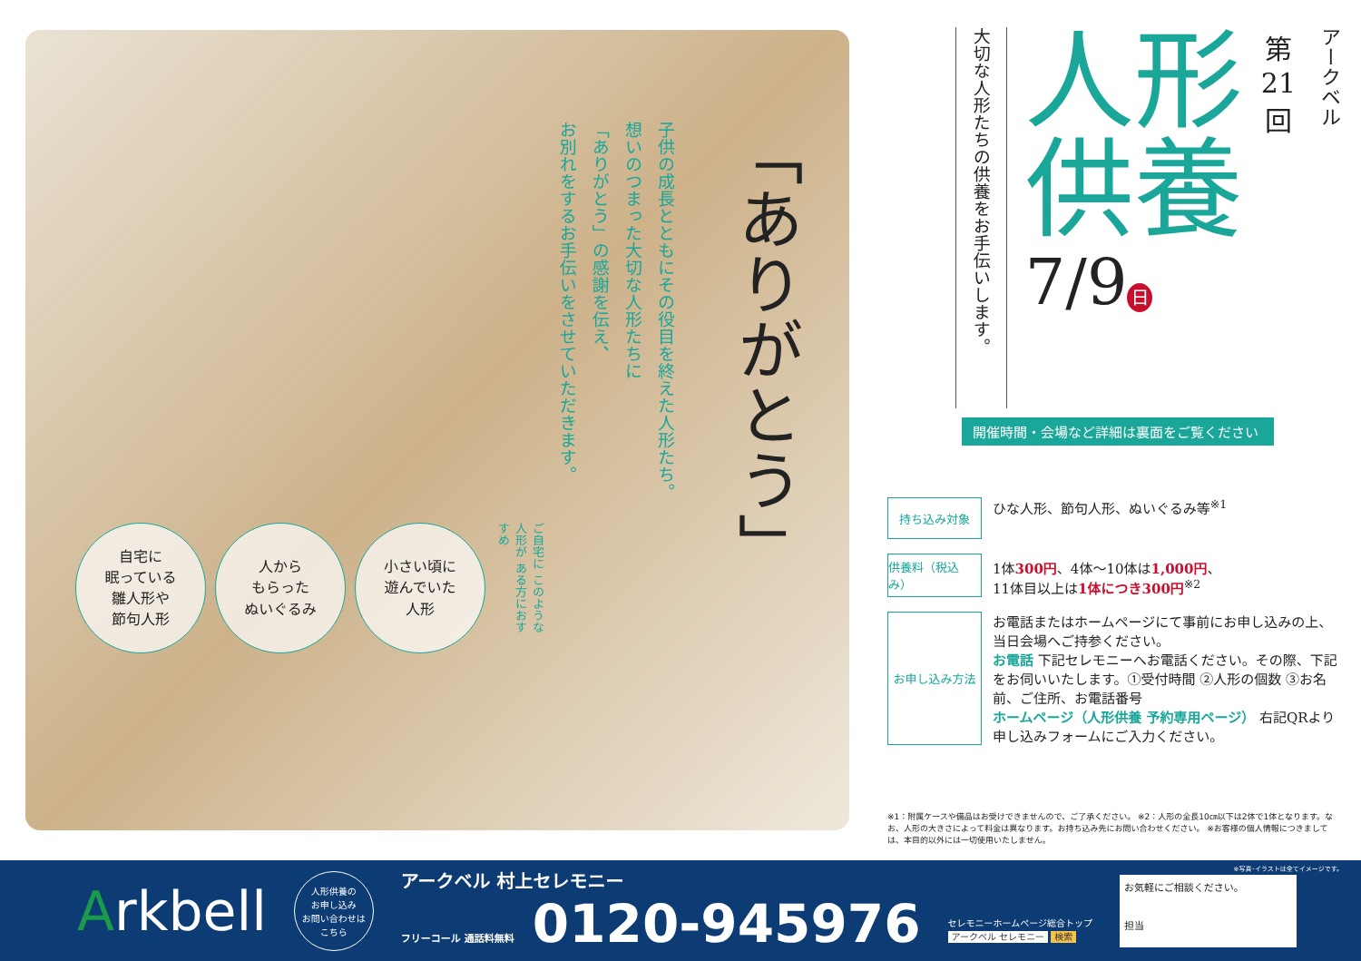「ありがとう」
子供の成長とともにその役目を終えた人形たち。
想いのつまった大切な人形たちに
「ありがとう」の感謝を伝え、
お別れをするお手伝いをさせていただきます。
自宅に
眠っている
雛人形や
節句人形
人から
もらった
ぬいぐるみ
小さい頃に
遊んでいた
人形
ご自宅に このような人形が ある方におすすめ
アークベル
第
21
回
人形
供養
7/9 日
大切な人形たちの供養をお手伝いします。
開催時間・会場など詳細は裏面をご覧ください
持ち込み対象
ひな人形、節句人形、ぬいぐるみ等<sup>※1</sup>
供養料（税込み）
1体300円、4体〜10体は1,000円、
11体目以上は1体につき300円<sup>※2</sup>
お申し込み方法
お電話またはホームページにて事前にお申し込みの上、当日会場へご持参ください。
お電話 下記セレモニーへお電話ください。その際、下記をお伺いいたします。①受付時間 ②人形の個数 ③お名前、ご住所、お電話番号
ホームページ（人形供養 予約専用ページ） 右記QRより申し込みフォームにご入力ください。
※1：附属ケースや備品はお受けできませんので、ご了承ください。 ※2：人形の全長10㎝以下は2体で1体となります。なお、人形の大きさによって料金は異なります。お持ち込み先にお問い合わせください。 ※お客様の個人情報につきましては、本目的以外には一切使用いたしません。
Arkbell
人形供養の
お申し込み
お問い合わせは
こちら
アークベル 村上セレモニー
フリーコール 通話料無料 0120-945976
セレモニーホームページ総合トップ
アークベル セレモニー 検索
お気軽にご相談ください。
担当
※写真･イラストは全てイメージです。